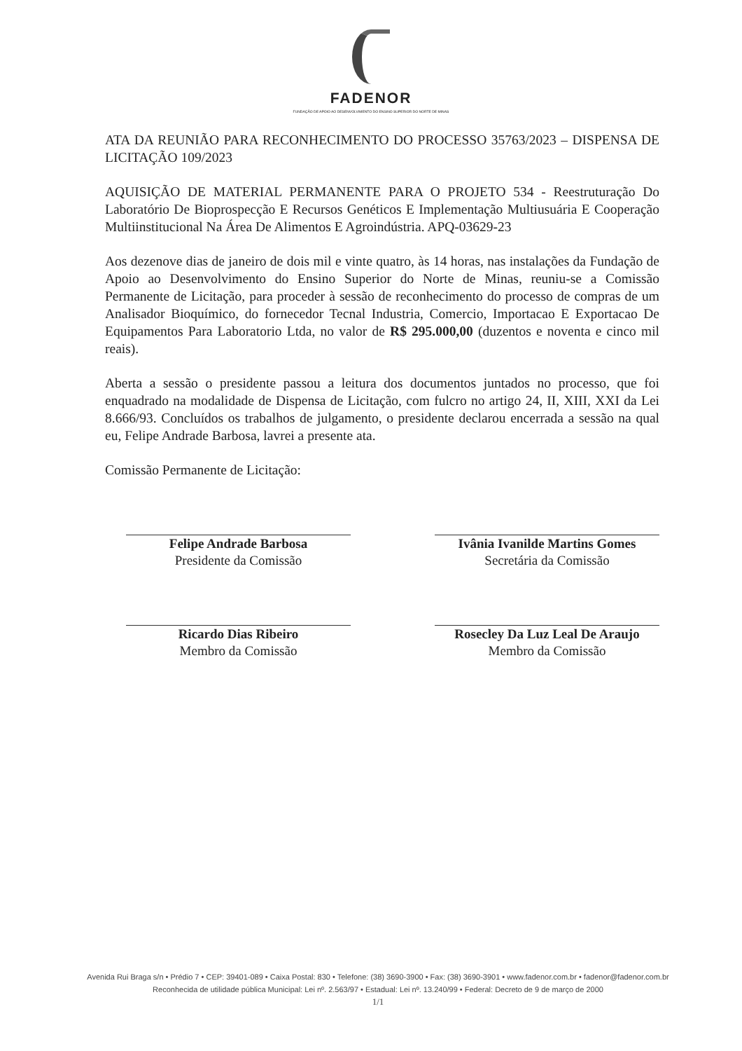FADENOR
FUNDAÇÃO DE APOIO AO DESENVOLVIMENTO DO ENSINO SUPERIOR DO NORTE DE MINAS
ATA DA REUNIÃO PARA RECONHECIMENTO DO PROCESSO 35763/2023 – DISPENSA DE LICITAÇÃO 109/2023
AQUISIÇÃO DE MATERIAL PERMANENTE PARA O PROJETO 534 - Reestruturação Do Laboratório De Bioprospecção E Recursos Genéticos E Implementação Multiusuária E Cooperação Multiinstitucional Na Área De Alimentos E Agroindústria. APQ-03629-23
Aos dezenove dias de janeiro de dois mil e vinte quatro, às 14 horas, nas instalações da Fundação de Apoio ao Desenvolvimento do Ensino Superior do Norte de Minas, reuniu-se a Comissão Permanente de Licitação, para proceder à sessão de reconhecimento do processo de compras de um Analisador Bioquímico, do fornecedor Tecnal Industria, Comercio, Importacao E Exportacao De Equipamentos Para Laboratorio Ltda, no valor de R$ 295.000,00 (duzentos e noventa e cinco mil reais).
Aberta a sessão o presidente passou a leitura dos documentos juntados no processo, que foi enquadrado na modalidade de Dispensa de Licitação, com fulcro no artigo 24, II, XIII, XXI da Lei 8.666/93. Concluídos os trabalhos de julgamento, o presidente declarou encerrada a sessão na qual eu, Felipe Andrade Barbosa, lavrei a presente ata.
Comissão Permanente de Licitação:
Felipe Andrade Barbosa
Presidente da Comissão
Ivânia Ivanilde Martins Gomes
Secretária da Comissão
Ricardo Dias Ribeiro
Membro da Comissão
Rosecley Da Luz Leal De Araujo
Membro da Comissão
Avenida Rui Braga s/n • Prédio 7 • CEP: 39401-089 • Caixa Postal: 830 • Telefone: (38) 3690-3900 • Fax: (38) 3690-3901 • www.fadenor.com.br • fadenor@fadenor.com.br
Reconhecida de utilidade pública Municipal: Lei nº. 2.563/97 • Estadual: Lei nº. 13.240/99 • Federal: Decreto de 9 de março de 2000
1/1